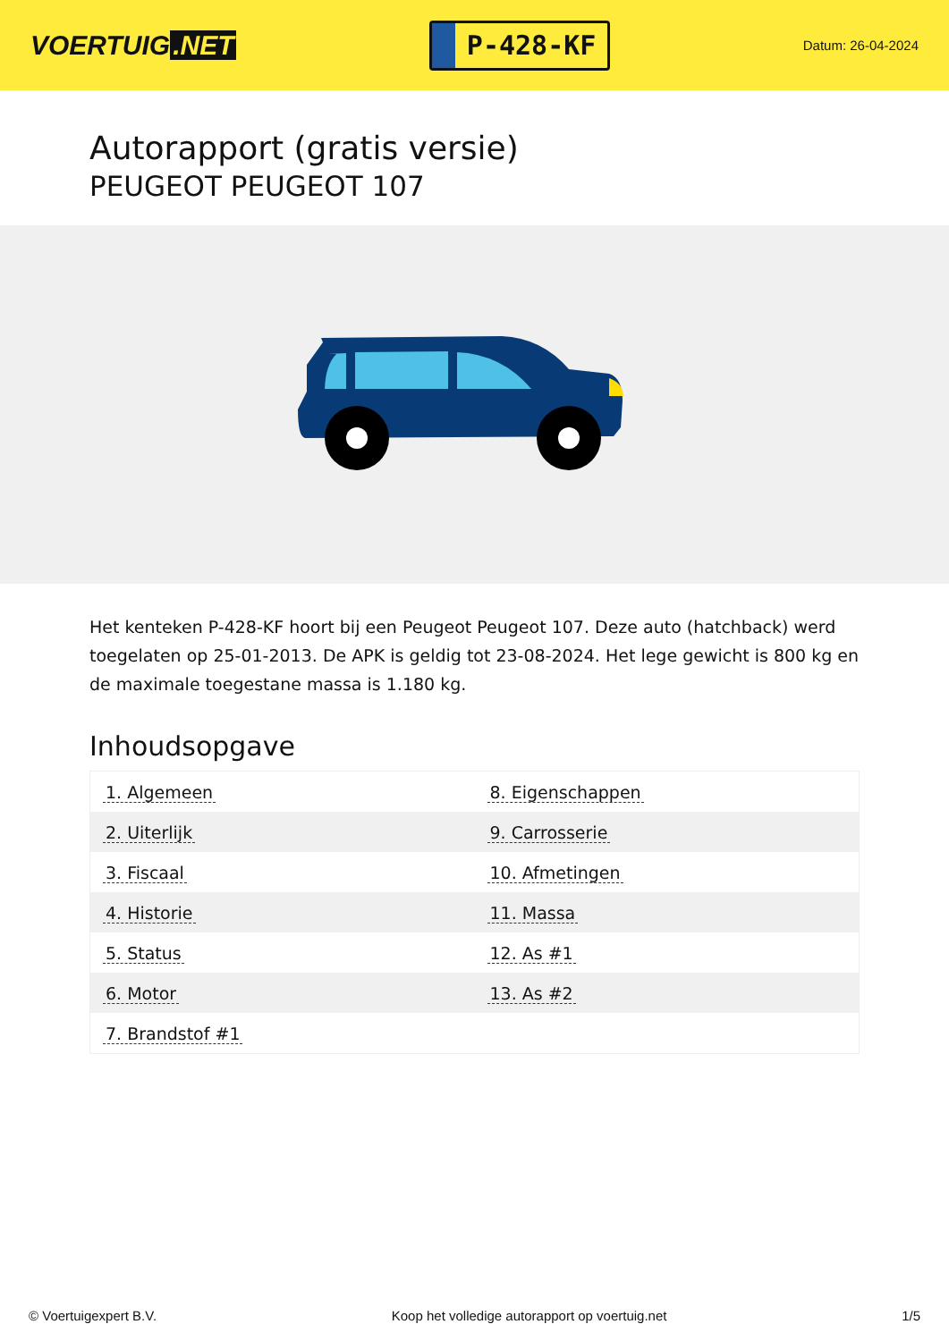VOERTUIG.NET
P-428-KF
Datum: 26-04-2024
Autorapport (gratis versie)
PEUGEOT PEUGEOT 107
Het kenteken P-428-KF hoort bij een Peugeot Peugeot 107. Deze auto (hatchback) werd toegelaten op 25-01-2013. De APK is geldig tot 23-08-2024. Het lege gewicht is 800 kg en de maximale toegestane massa is 1.180 kg.
Inhoudsopgave
| 1. Algemeen | 8. Eigenschappen |
| 2. Uiterlijk | 9. Carrosserie |
| 3. Fiscaal | 10. Afmetingen |
| 4. Historie | 11. Massa |
| 5. Status | 12. As #1 |
| 6. Motor | 13. As #2 |
| 7. Brandstof #1 | |
© Voertuigexpert B.V. Koop het volledige autorapport op voertuig.net 1/5